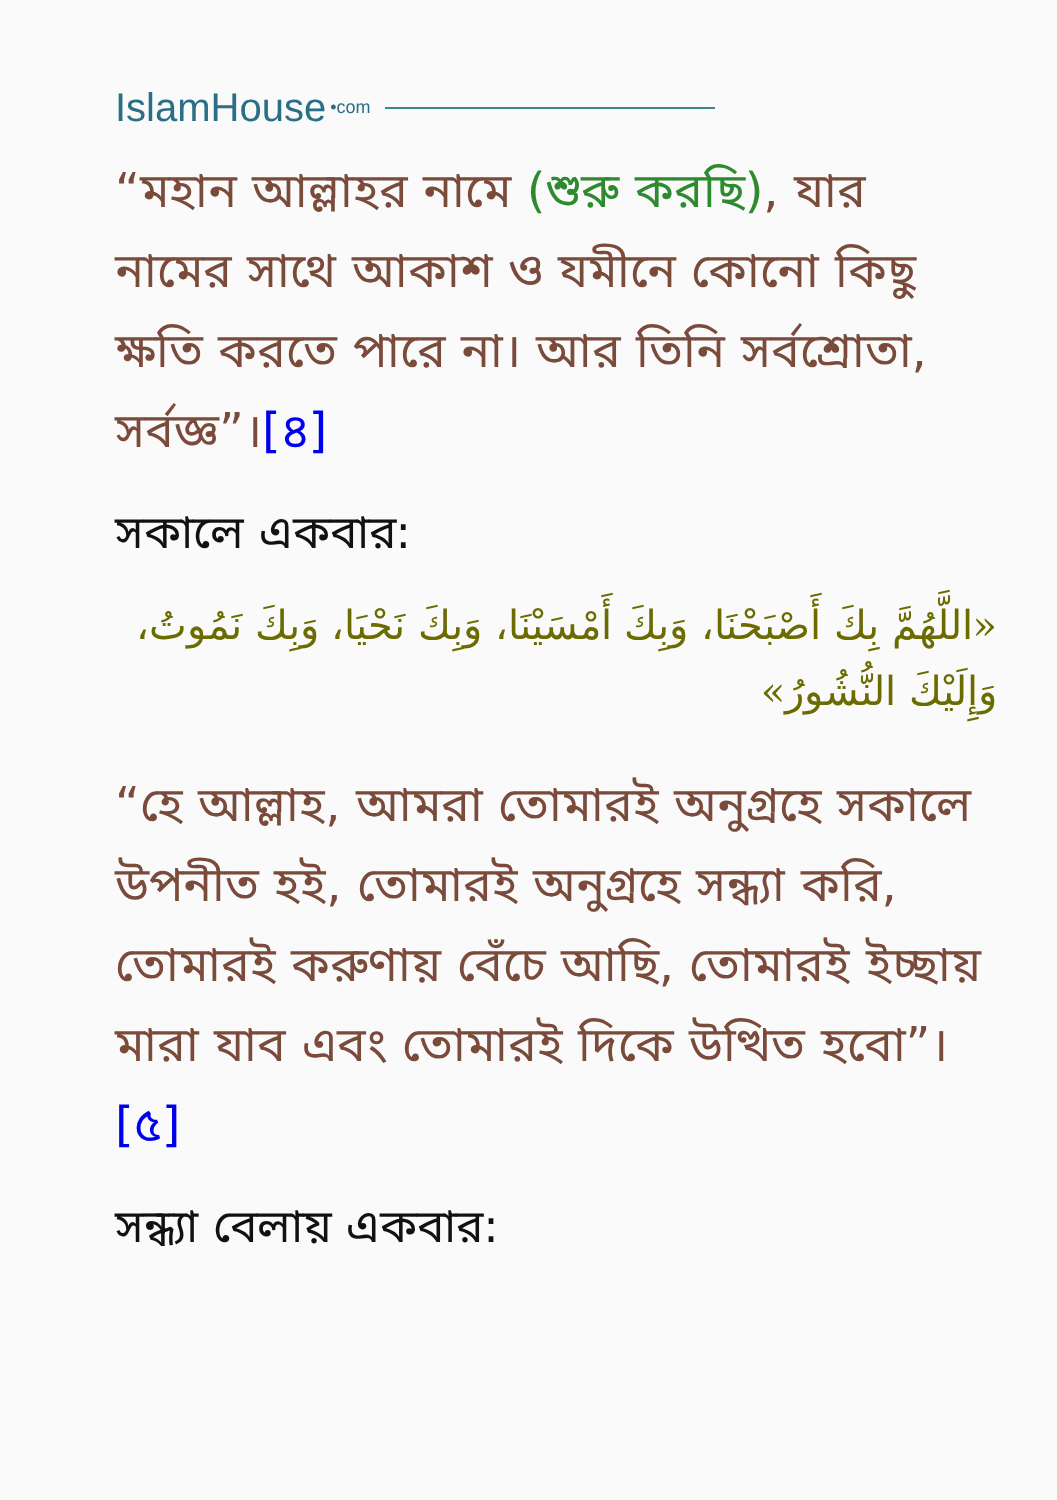IslamHouse •com
“মহান আল্লাহর নামে (শুরু করছি), যার নামের সাথে আকাশ ও যমীনে কোনো কিছু ক্ষতি করতে পারে না। আর তিনি সর্বশ্রোতা, সর্বজ্ঞ”।[৪]
সকালে একবার:
«اللَّهُمَّ بِكَ أَصْبَحْنَا، وَبِكَ أَمْسَيْنَا، وَبِكَ نَحْيَا، وَبِكَ نَمُوتُ، وَإِلَيْكَ النُّشُورُ»
“হে আল্লাহ, আমরা তোমারই অনুগ্রহে সকালে উপনীত হই, তোমারই অনুগ্রহে সন্ধ্যা করি, তোমারই করুণায় বেঁচে আছি, তোমারই ইচ্ছায় মারা যাব এবং তোমারই দিকে উত্থিত হবো”।[৫]
সন্ধ্যা বেলায় একবার: